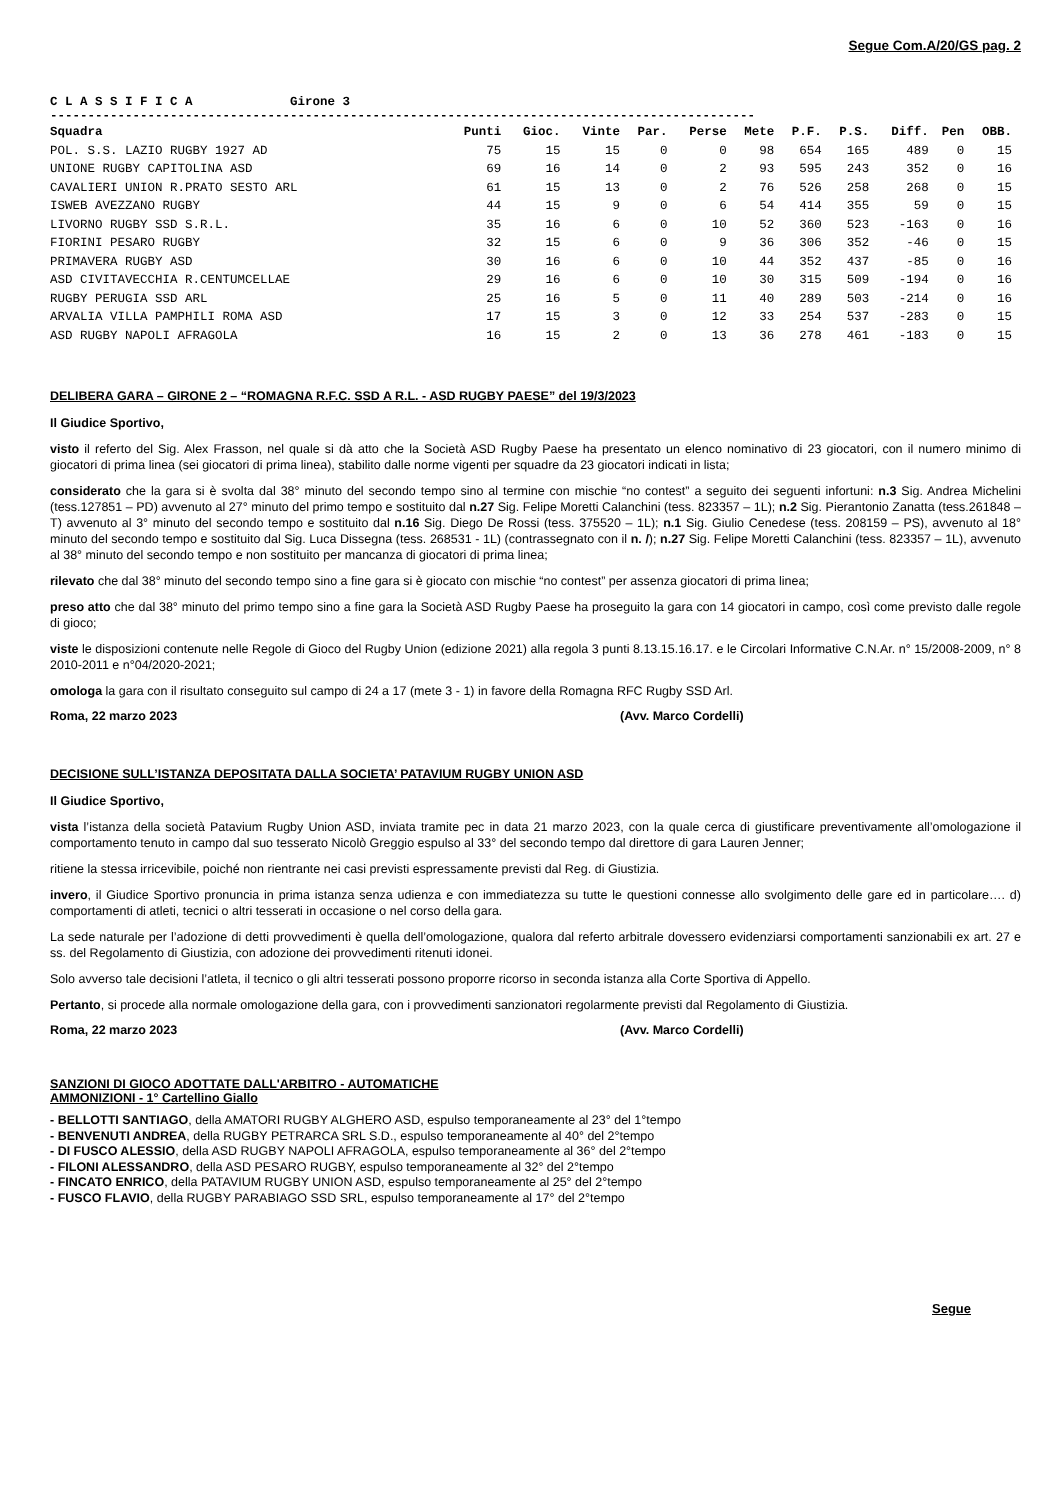Segue Com.A/20/GS pag. 2
C L A S S I F I C A Girone 3
----------------------------------------------------------------------------------------------
| Squadra | Punti | Gioc. | Vinte | Par. | Perse | Mete | P.F. | P.S. | Diff. | Pen | OBB. |
| --- | --- | --- | --- | --- | --- | --- | --- | --- | --- | --- | --- |
| POL. S.S. LAZIO RUGBY 1927 AD | 75 | 15 | 15 | 0 | 0 | 98 | 654 | 165 | 489 | 0 | 15 |
| UNIONE RUGBY CAPITOLINA ASD | 69 | 16 | 14 | 0 | 2 | 93 | 595 | 243 | 352 | 0 | 16 |
| CAVALIERI UNION R.PRATO SESTO ARL | 61 | 15 | 13 | 0 | 2 | 76 | 526 | 258 | 268 | 0 | 15 |
| ISWEB AVEZZANO RUGBY | 44 | 15 | 9 | 0 | 6 | 54 | 414 | 355 | 59 | 0 | 15 |
| LIVORNO RUGBY SSD S.R.L. | 35 | 16 | 6 | 0 | 10 | 52 | 360 | 523 | -163 | 0 | 16 |
| FIORINI PESARO RUGBY | 32 | 15 | 6 | 0 | 9 | 36 | 306 | 352 | -46 | 0 | 15 |
| PRIMAVERA RUGBY ASD | 30 | 16 | 6 | 0 | 10 | 44 | 352 | 437 | -85 | 0 | 16 |
| ASD CIVITAVECCHIA R.CENTUMCELLAE | 29 | 16 | 6 | 0 | 10 | 30 | 315 | 509 | -194 | 0 | 16 |
| RUGBY PERUGIA SSD ARL | 25 | 16 | 5 | 0 | 11 | 40 | 289 | 503 | -214 | 0 | 16 |
| ARVALIA VILLA PAMPHILI ROMA ASD | 17 | 15 | 3 | 0 | 12 | 33 | 254 | 537 | -283 | 0 | 15 |
| ASD RUGBY NAPOLI AFRAGOLA | 16 | 15 | 2 | 0 | 13 | 36 | 278 | 461 | -183 | 0 | 15 |
DELIBERA GARA – GIRONE 2 – “ROMAGNA R.F.C. SSD A R.L. - ASD RUGBY PAESE” del 19/3/2023
Il Giudice Sportivo,
visto il referto del Sig. Alex Frasson, nel quale si dà atto che la Società ASD Rugby Paese ha presentato un elenco nominativo di 23 giocatori, con il numero minimo di giocatori di prima linea (sei giocatori di prima linea), stabilito dalle norme vigenti per squadre da 23 giocatori indicati in lista;
considerato che la gara si è svolta dal 38° minuto del secondo tempo sino al termine con mischie “no contest” a seguito dei seguenti infortuni: n.3 Sig. Andrea Michelini (tess.127851 – PD) avvenuto al 27° minuto del primo tempo e sostituito dal n.27 Sig. Felipe Moretti Calanchini (tess. 823357 – 1L); n.2 Sig. Pierantonio Zanatta (tess.261848 – T) avvenuto al 3° minuto del secondo tempo e sostituito dal n.16 Sig. Diego De Rossi (tess. 375520 – 1L); n.1 Sig. Giulio Cenedese (tess. 208159 – PS), avvenuto al 18° minuto del secondo tempo e sostituito dal Sig. Luca Dissegna (tess. 268531 - 1L) (contrassegnato con il n. /); n.27 Sig. Felipe Moretti Calanchini (tess. 823357 – 1L), avvenuto al 38° minuto del secondo tempo e non sostituito per mancanza di giocatori di prima linea;
rilevato che dal 38° minuto del secondo tempo sino a fine gara si è giocato con mischie “no contest” per assenza giocatori di prima linea;
preso atto che dal 38° minuto del primo tempo sino a fine gara la Società ASD Rugby Paese ha proseguito la gara con 14 giocatori in campo, così come previsto dalle regole di gioco;
viste le disposizioni contenute nelle Regole di Gioco del Rugby Union (edizione 2021) alla regola 3 punti 8.13.15.16.17. e le Circolari Informative C.N.Ar. n° 15/2008-2009, n° 8 2010-2011 e n°04/2020-2021;
omologa la gara con il risultato conseguito sul campo di 24 a 17 (mete 3 - 1) in favore della Romagna RFC Rugby SSD Arl.
Roma, 22 marzo 2023 (Avv. Marco Cordelli)
DECISIONE SULL’ISTANZA DEPOSITATA DALLA SOCIETA’ PATAVIUM RUGBY UNION ASD
Il Giudice Sportivo,
vista l’istanza della società Patavium Rugby Union ASD, inviata tramite pec in data 21 marzo 2023, con la quale cerca di giustificare preventivamente all’omologazione il comportamento tenuto in campo dal suo tesserato Nicolò Greggio espulso al 33° del secondo tempo dal direttore di gara Lauren Jenner;
ritiene la stessa irricevibile, poiché non rientrante nei casi previsti espressamente previsti dal Reg. di Giustizia.
invero, il Giudice Sportivo pronuncia in prima istanza senza udienza e con immediatezza su tutte le questioni connesse allo svolgimento delle gare ed in particolare…. d) comportamenti di atleti, tecnici o altri tesserati in occasione o nel corso della gara.
La sede naturale per l’adozione di detti provvedimenti è quella dell’omologazione, qualora dal referto arbitrale dovessero evidenziarsi comportamenti sanzionabili ex art. 27 e ss. del Regolamento di Giustizia, con adozione dei provvedimenti ritenuti idonei.
Solo avverso tale decisioni l’atleta, il tecnico o gli altri tesserati possono proporre ricorso in seconda istanza alla Corte Sportiva di Appello.
Pertanto, si procede alla normale omologazione della gara, con i provvedimenti sanzionatori regolarmente previsti dal Regolamento di Giustizia.
Roma, 22 marzo 2023 (Avv. Marco Cordelli)
SANZIONI DI GIOCO ADOTTATE DALL'ARBITRO - AUTOMATICHE
AMMONIZIONI - 1° Cartellino Giallo
- BELLOTTI SANTIAGO, della AMATORI RUGBY ALGHERO ASD, espulso temporaneamente al 23° del 1°tempo
- BENVENUTI ANDREA, della RUGBY PETRARCA SRL S.D., espulso temporaneamente al 40° del 2°tempo
- DI FUSCO ALESSIO, della ASD RUGBY NAPOLI AFRAGOLA, espulso temporaneamente al 36° del 2°tempo
- FILONI ALESSANDRO, della ASD PESARO RUGBY, espulso temporaneamente al 32° del 2°tempo
- FINCATO ENRICO, della PATAVIUM RUGBY UNION ASD, espulso temporaneamente al 25° del 2°tempo
- FUSCO FLAVIO, della RUGBY PARABIAGO SSD SRL, espulso temporaneamente al 17° del 2°tempo
Segue